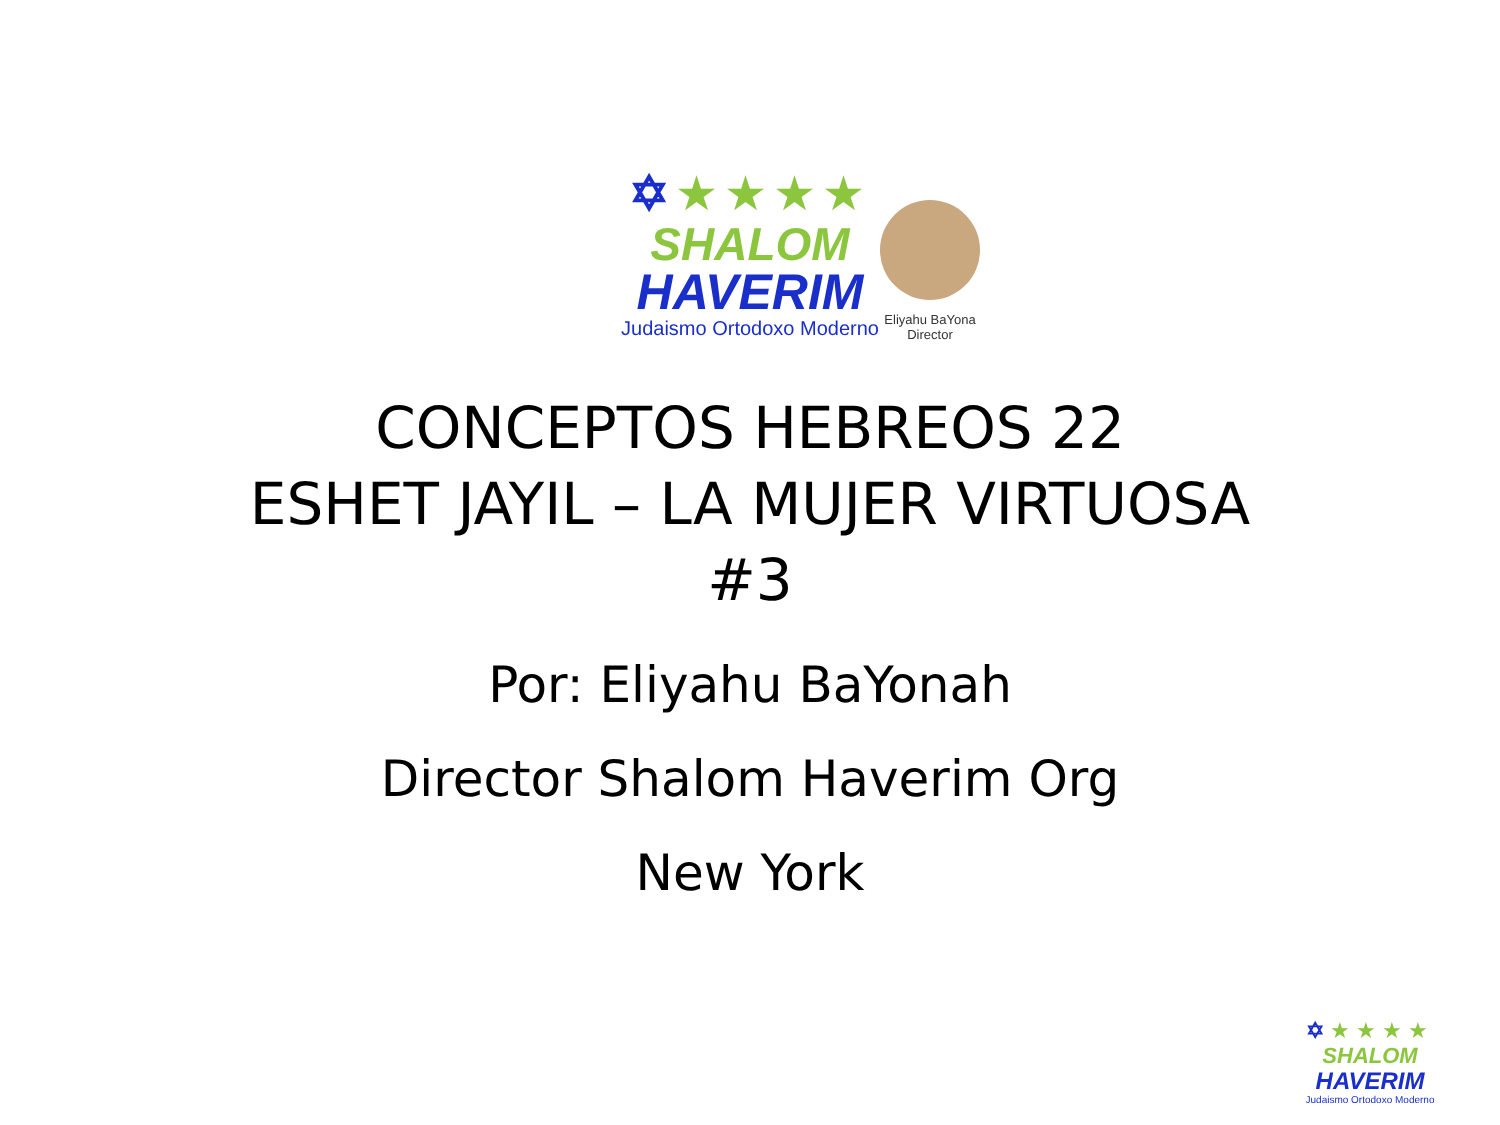✡★★★★
SHALOM
HAVERIM
Judaismo Ortodoxo Moderno
Eliyahu BaYona
Director
CONCEPTOS HEBREOS 22
ESHET JAYIL – LA MUJER VIRTUOSA
#3
Por: Eliyahu BaYonah
Director Shalom Haverim Org
New York
✡★★★★
SHALOM
HAVERIM
Judaismo Ortodoxo Moderno